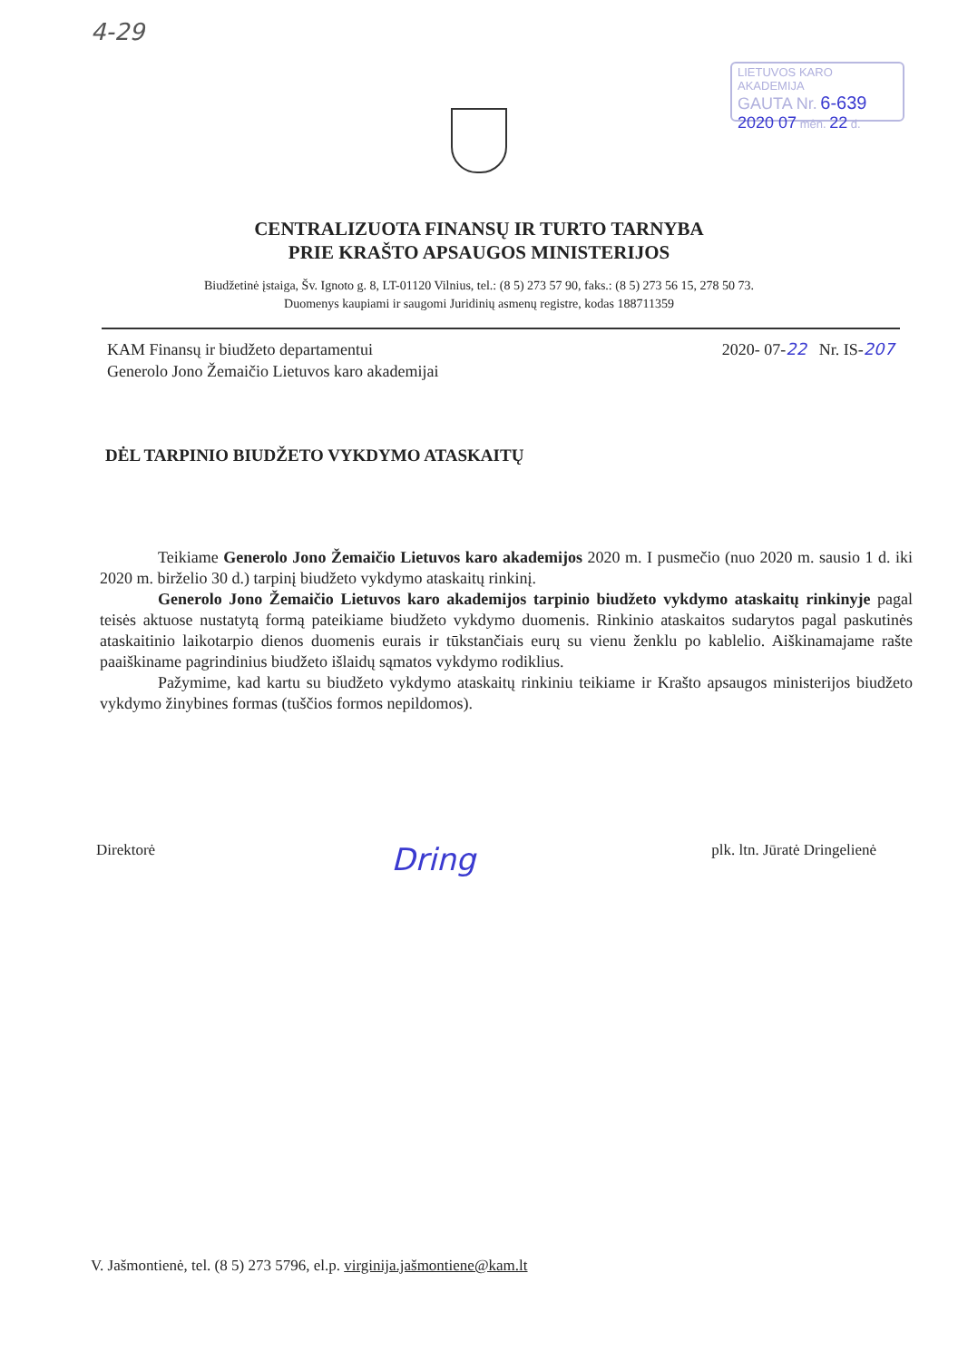4-29
LIETUVOS KARO AKADEMIJA
GAUTA Nr. 6-639
2020 07 mėn. 22 d.
CENTRALIZUOTA FINANSŲ IR TURTO TARNYBA
PRIE KRAŠTO APSAUGOS MINISTERIJOS
Biudžetinė įstaiga, Šv. Ignoto g. 8, LT-01120 Vilnius, tel.: (8 5) 273 57 90, faks.: (8 5) 273 56 15, 278 50 73.
Duomenys kaupiami ir saugomi Juridinių asmenų registre, kodas 188711359
KAM Finansų ir biudžeto departamentui
Generolo Jono Žemaičio Lietuvos karo akademijai
2020- 07-22 Nr. IS-207
DĖL TARPINIO BIUDŽETO VYKDYMO ATASKAITŲ
Teikiame Generolo Jono Žemaičio Lietuvos karo akademijos 2020 m. I pusmečio (nuo 2020 m. sausio 1 d. iki 2020 m. birželio 30 d.) tarpinį biudžeto vykdymo ataskaitų rinkinį.
Generolo Jono Žemaičio Lietuvos karo akademijos tarpinio biudžeto vykdymo ataskaitų rinkinyje pagal teisės aktuose nustatytą formą pateikiame biudžeto vykdymo duomenis. Rinkinio ataskaitos sudarytos pagal paskutinės ataskaitinio laikotarpio dienos duomenis eurais ir tūkstančiais eurų su vienu ženklu po kablelio. Aiškinamajame rašte paaiškiname pagrindinius biudžeto išlaidų sąmatos vykdymo rodiklius.
Pažymime, kad kartu su biudžeto vykdymo ataskaitų rinkiniu teikiame ir Krašto apsaugos ministerijos biudžeto vykdymo žinybines formas (tuščios formos nepildomos).
Direktorė
Dring
plk. ltn. Jūratė Dringelienė
V. Jašmontienė, tel. (8 5) 273 5796, el.p. virginija.jašmontiene@kam.lt